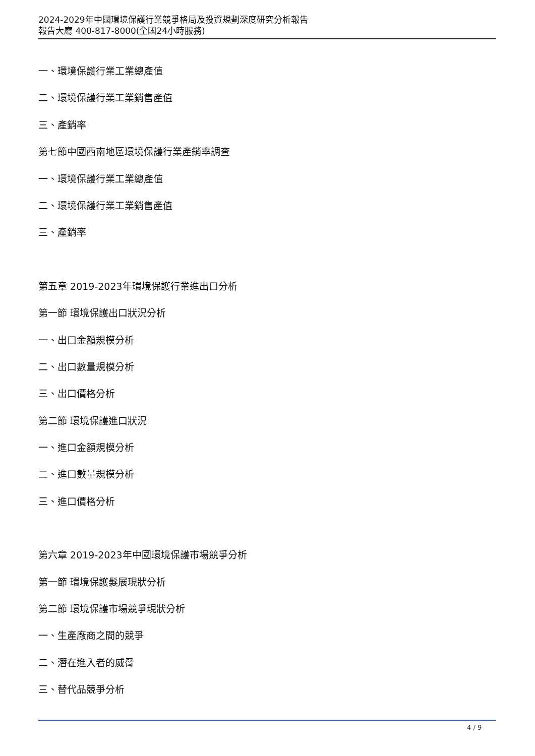2024-2029年中國環境保護行業競爭格局及投資規劃深度研究分析報告
報告大廳 400-817-8000(全國24小時服務)
一、環境保護行業工業總產值
二、環境保護行業工業銷售產值
三、產銷率
第七節中國西南地區環境保護行業產銷率調查
一、環境保護行業工業總產值
二、環境保護行業工業銷售產值
三、產銷率
第五章 2019-2023年環境保護行業進出口分析
第一節 環境保護出口狀況分析
一、出口金額規模分析
二、出口數量規模分析
三、出口價格分析
第二節 環境保護進口狀況
一、進口金額規模分析
二、進口數量規模分析
三、進口價格分析
第六章 2019-2023年中國環境保護市場競爭分析
第一節 環境保護髮展現狀分析
第二節 環境保護市場競爭現狀分析
一、生產廠商之間的競爭
二、潛在進入者的威脅
三、替代品競爭分析
4 / 9